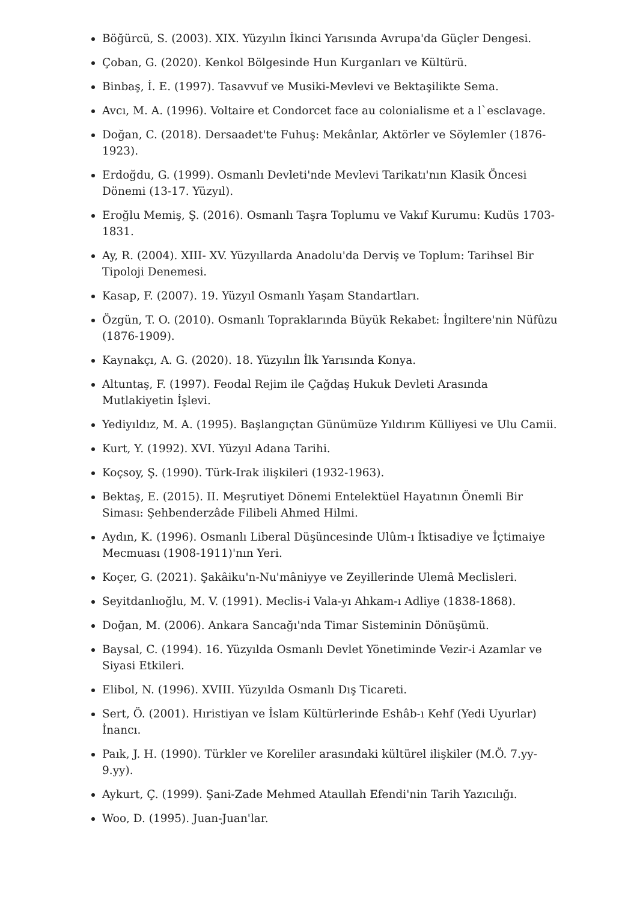Böğürcü, S. (2003). XIX. Yüzyılın İkinci Yarısında Avrupa'da Güçler Dengesi.
Çoban, G. (2020). Kenkol Bölgesinde Hun Kurganları ve Kültürü.
Binbaş, İ. E. (1997). Tasavvuf ve Musiki-Mevlevi ve Bektaşilikte Sema.
Avcı, M. A. (1996). Voltaire et Condorcet face au colonialisme et a l`esclavage.
Doğan, C. (2018). Dersaadet'te Fuhuş: Mekânlar, Aktörler ve Söylemler (1876-1923).
Erdoğdu, G. (1999). Osmanlı Devleti'nde Mevlevi Tarikatı'nın Klasik Öncesi Dönemi (13-17. Yüzyıl).
Eroğlu Memiş, Ş. (2016). Osmanlı Taşra Toplumu ve Vakıf Kurumu: Kudüs 1703-1831.
Ay, R. (2004). XIII- XV. Yüzyıllarda Anadolu'da Derviş ve Toplum: Tarihsel Bir Tipoloji Denemesi.
Kasap, F. (2007). 19. Yüzyıl Osmanlı Yaşam Standartları.
Özgün, T. O. (2010). Osmanlı Topraklarında Büyük Rekabet: İngiltere'nin Nüfûzu (1876-1909).
Kaynakçı, A. G. (2020). 18. Yüzyılın İlk Yarısında Konya.
Altuntaş, F. (1997). Feodal Rejim ile Çağdaş Hukuk Devleti Arasında Mutlakiyetin İşlevi.
Yediyıldız, M. A. (1995). Başlangıçtan Günümüze Yıldırım Külliyesi ve Ulu Camii.
Kurt, Y. (1992). XVI. Yüzyıl Adana Tarihi.
Koçsoy, Ş. (1990). Türk-Irak ilişkileri (1932-1963).
Bektaş, E. (2015). II. Meşrutiyet Dönemi Entelektüel Hayatının Önemli Bir Siması: Şehbenderzâde Filibeli Ahmed Hilmi.
Aydın, K. (1996). Osmanlı Liberal Düşüncesinde Ulûm-ı İktisadiye ve İçtimaiye Mecmuası (1908-1911)'nın Yeri.
Koçer, G. (2021). Şakâiku'n-Nu'mâniyye ve Zeyillerinde Ulemâ Meclisleri.
Seyitdanlıoğlu, M. V. (1991). Meclis-i Vala-yı Ahkam-ı Adliye (1838-1868).
Doğan, M. (2006). Ankara Sancağı'nda Timar Sisteminin Dönüşümü.
Baysal, C. (1994). 16. Yüzyılda Osmanlı Devlet Yönetiminde Vezir-i Azamlar ve Siyasi Etkileri.
Elibol, N. (1996). XVIII. Yüzyılda Osmanlı Dış Ticareti.
Sert, Ö. (2001). Hıristiyan ve İslam Kültürlerinde Eshâb-ı Kehf (Yedi Uyurlar) İnancı.
Paık, J. H. (1990). Türkler ve Koreliler arasındaki kültürel ilişkiler (M.Ö. 7.yy-9.yy).
Aykurt, Ç. (1999). Şani-Zade Mehmed Ataullah Efendi'nin Tarih Yazıcılığı.
Woo, D. (1995). Juan-Juan'lar.